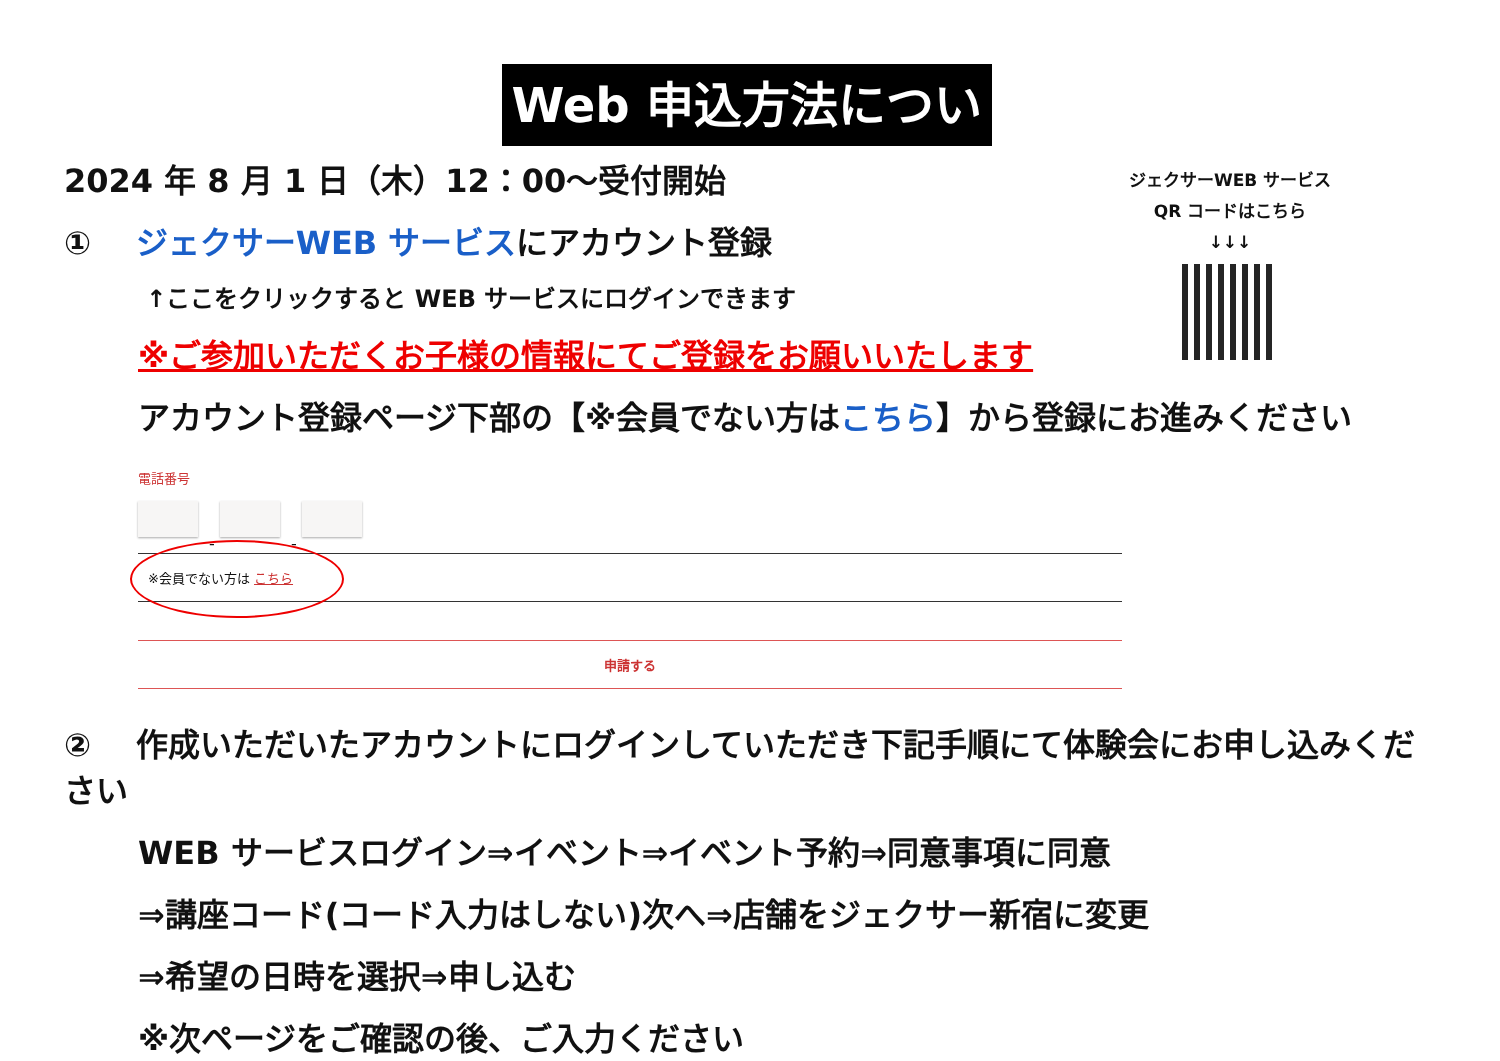Web 申込方法について
ジェクサーWEB サービス
QR コードはこちら
↓↓↓
2024 年 8 月 1 日（木）12：00～受付開始
① ジェクサーWEB サービスにアカウント登録
↑ここをクリックすると WEB サービスにログインできます
※ご参加いただくお子様の情報にてご登録をお願いいたします
アカウント登録ページ下部の【※会員でない方はこちら】から登録にお進みください
電話番号
- -
※会員でない方は こちら
申請する
② 作成いただいたアカウントにログインしていただき下記手順にて体験会にお申し込みください
WEB サービスログイン⇒イベント⇒イベント予約⇒同意事項に同意
⇒講座コード(コード入力はしない)次へ⇒店舗をジェクサー新宿に変更
⇒希望の日時を選択⇒申し込む
※次ページをご確認の後、ご入力ください